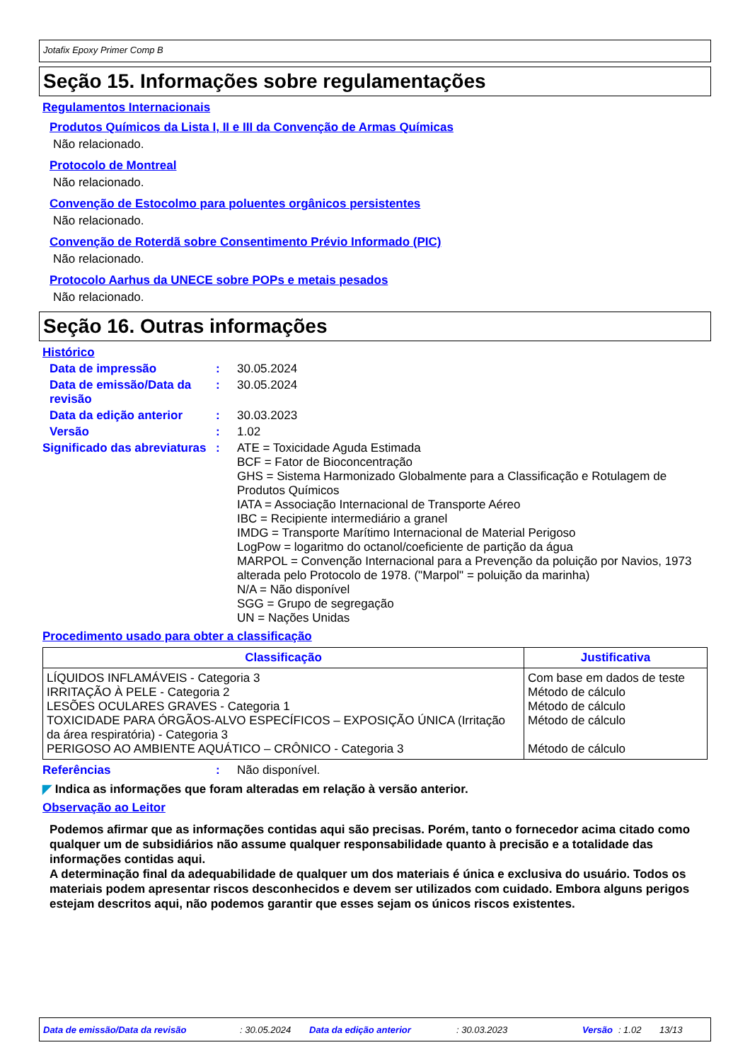Jotafix Epoxy Primer Comp B
Seção 15. Informações sobre regulamentações
Regulamentos Internacionais
Produtos Químicos da Lista I, II e III da Convenção de Armas Químicas
Não relacionado.
Protocolo de Montreal
Não relacionado.
Convenção de Estocolmo para poluentes orgânicos persistentes
Não relacionado.
Convenção de Roterdã sobre Consentimento Prévio Informado (PIC)
Não relacionado.
Protocolo Aarhus da UNECE sobre POPs e metais pesados
Não relacionado.
Seção 16. Outras informações
Histórico
Data de impressão :
30.05.2024
Data de emissão/Data da revisão
:
30.05.2024
Data da edição anterior :
30.03.2023
Versão :
1.02
Significado das abreviaturas
:
ATE = Toxicidade Aguda Estimada
BCF = Fator de Bioconcentração
GHS = Sistema Harmonizado Globalmente para a Classificação e Rotulagem de Produtos Químicos
IATA = Associação Internacional de Transporte Aéreo
IBC = Recipiente intermediário a granel
IMDG = Transporte Marítimo Internacional de Material Perigoso
LogPow = logaritmo do octanol/coeficiente de partição da água
MARPOL = Convenção Internacional para a Prevenção da poluição por Navios, 1973 alterada pelo Protocolo de 1978. ("Marpol" = poluição da marinha)
N/A = Não disponível
SGG = Grupo de segregação
UN = Nações Unidas
Procedimento usado para obter a classificação
| Classificação | Justificativa |
| --- | --- |
| LÍQUIDOS INFLAMÁVEIS - Categoria 3 IRRITAÇÃO À PELE - Categoria 2 LESÕES OCULARES GRAVES - Categoria 1 TOXICIDADE PARA ÓRGÃOS-ALVO ESPECÍFICOS – EXPOSIÇÃO ÚNICA (Irritação da área respiratória) - Categoria 3 PERIGOSO AO AMBIENTE AQUÁTICO – CRÔNICO - Categoria 3 | Com base em dados de teste Método de cálculo Método de cálculo Método de cálculo Método de cálculo |
Referências :
Não disponível.
◤ Indica as informações que foram alteradas em relação à versão anterior.
Observação ao Leitor
Podemos afirmar que as informações contidas aqui são precisas. Porém, tanto o fornecedor acima citado como qualquer um de subsidiários não assume qualquer responsabilidade quanto à precisão e a totalidade das informações contidas aqui.
A determinação final da adequabilidade de qualquer um dos materiais é única e exclusiva do usuário. Todos os materiais podem apresentar riscos desconhecidos e devem ser utilizados com cuidado. Embora alguns perigos estejam descritos aqui, não podemos garantir que esses sejam os únicos riscos existentes.
Data de emissão/Data da revisão: 30.05.2024 Data da edição anterior: 30.03.2023 Versão: 1.02 13/13